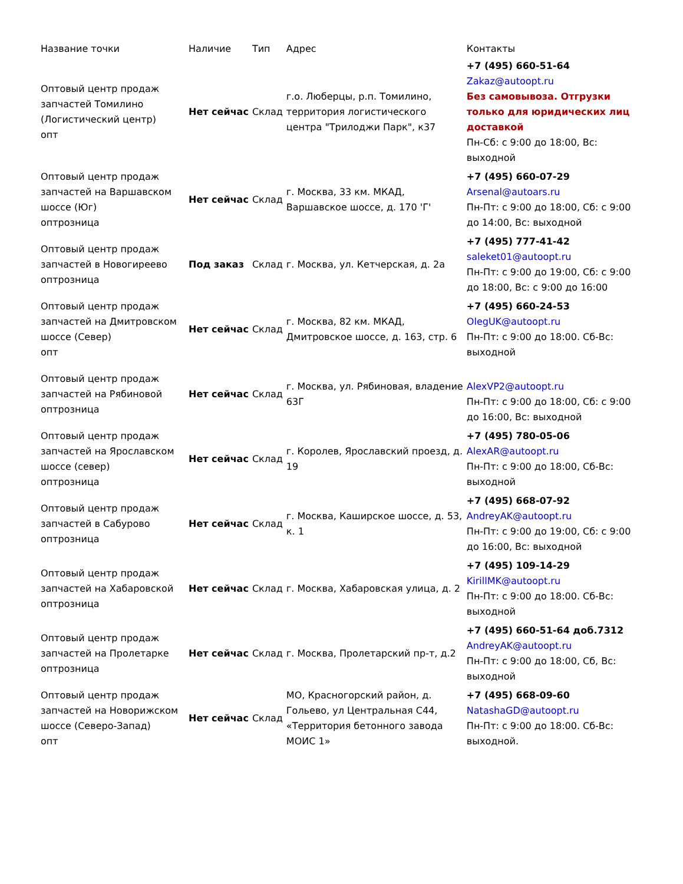| Название точки | Наличие | Тип | Адрес | Контакты |
| --- | --- | --- | --- | --- |
| Оптовый центр продаж запчастей Томилино (Логистический центр) опт | Нет сейчас | Склад | г.о. Люберцы, р.п. Томилино, территория логистического центра "Трилоджи Парк", к37 | +7 (495) 660-51-64 Zakaz@autoopt.ru Без самовывоза. Отгрузки только для юридических лиц доставкой Пн-Сб: с 9:00 до 18:00, Вс: выходной |
| Оптовый центр продаж запчастей на Варшавском шоссе (Юг) оптрозница | Нет сейчас | Склад | г. Москва, 33 км. МКАД, Варшавское шоссе, д. 170 'Г' | +7 (495) 660-07-29 Arsenal@autoars.ru Пн-Пт: с 9:00 до 18:00, Сб: с 9:00 до 14:00, Вс: выходной |
| Оптовый центр продаж запчастей в Новогиреево оптрозница | Под заказ | Склад | г. Москва, ул. Кетчерская, д. 2а | +7 (495) 777-41-42 saleket01@autoopt.ru Пн-Пт: с 9:00 до 19:00, Сб: с 9:00 до 18:00, Вс: с 9:00 до 16:00 |
| Оптовый центр продаж запчастей на Дмитровском шоссе (Север) опт | Нет сейчас | Склад | г. Москва, 82 км. МКАД, Дмитровское шоссе, д. 163, стр. 6 | +7 (495) 660-24-53 OlegUK@autoopt.ru Пн-Пт: с 9:00 до 18:00. Сб-Вс: выходной |
| Оптовый центр продаж запчастей на Рябиновой оптрозница | Нет сейчас | Склад | г. Москва, ул. Рябиновая, владение 63Г | AlexVP2@autoopt.ru Пн-Пт: с 9:00 до 18:00, Сб: с 9:00 до 16:00, Вс: выходной |
| Оптовый центр продаж запчастей на Ярославском шоссе (север) оптрозница | Нет сейчас | Склад | г. Королев, Ярославский проезд, д. 19 | +7 (495) 780-05-06 AlexAR@autoopt.ru Пн-Пт: с 9:00 до 18:00, Сб-Вс: выходной |
| Оптовый центр продаж запчастей в Сабурово оптрозница | Нет сейчас | Склад | г. Москва, Каширское шоссе, д. 53, к. 1 | +7 (495) 668-07-92 AndreyAK@autoopt.ru Пн-Пт: с 9:00 до 19:00, Сб: с 9:00 до 16:00, Вс: выходной |
| Оптовый центр продаж запчастей на Хабаровской оптрозница | Нет сейчас | Склад | г. Москва, Хабаровская улица, д. 2 | +7 (495) 109-14-29 KirillMK@autoopt.ru Пн-Пт: с 9:00 до 18:00. Сб-Вс: выходной |
| Оптовый центр продаж запчастей на Пролетарке оптрозница | Нет сейчас | Склад | г. Москва, Пролетарский пр-т, д.2 | +7 (495) 660-51-64 доб.7312 AndreyAK@autoopt.ru Пн-Пт: с 9:00 до 18:00, Сб, Вс: выходной |
| Оптовый центр продаж запчастей на Новорижском шоссе (Северо-Запад) опт | Нет сейчас | Склад | МО, Красногорский район, д. Гольево, ул Центральная С44, «Территория бетонного завода МОИС 1» | +7 (495) 668-09-60 NatashaGD@autoopt.ru Пн-Пт: с 9:00 до 18:00. Сб-Вс: выходной. |